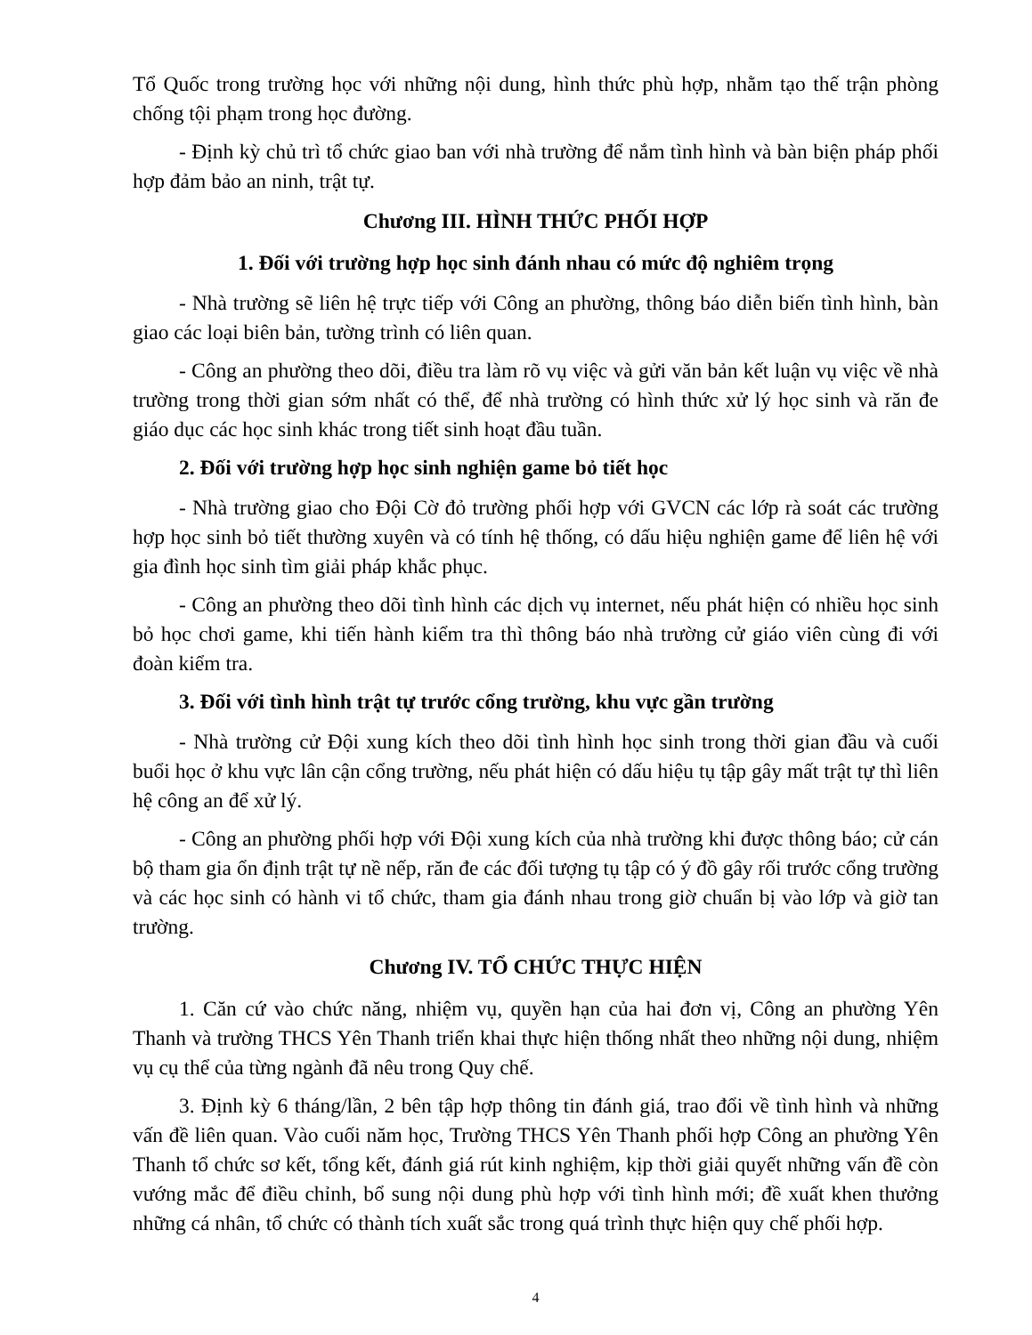Tổ Quốc trong trường học với những nội dung, hình thức phù hợp, nhằm tạo thế trận phòng chống tội phạm trong học đường.
- Định kỳ chủ trì tổ chức giao ban với nhà trường để nắm tình hình và bàn biện pháp phối hợp đảm bảo an ninh, trật tự.
Chương III. HÌNH THỨC PHỐI HỢP
1. Đối với trường hợp học sinh đánh nhau có mức độ nghiêm trọng
- Nhà trường sẽ liên hệ trực tiếp với Công an phường, thông báo diễn biến tình hình, bàn giao các loại biên bản, tường trình có liên quan.
- Công an phường theo dõi, điều tra làm rõ vụ việc và gửi văn bản kết luận vụ việc về nhà trường trong thời gian sớm nhất có thể, để nhà trường có hình thức xử lý học sinh và răn đe giáo dục các học sinh khác trong tiết sinh hoạt đầu tuần.
2. Đối với trường hợp học sinh nghiện game bỏ tiết học
- Nhà trường giao cho Đội Cờ đỏ trường phối hợp với GVCN các lớp rà soát các trường hợp học sinh bỏ tiết thường xuyên và có tính hệ thống, có dấu hiệu nghiện game để liên hệ với gia đình học sinh tìm giải pháp khắc phục.
- Công an phường theo dõi tình hình các dịch vụ internet, nếu phát hiện có nhiều học sinh bỏ học chơi game, khi tiến hành kiểm tra thì thông báo nhà trường cử giáo viên cùng đi với đoàn kiểm tra.
3. Đối với tình hình trật tự trước cổng trường, khu vực gần trường
- Nhà trường cử Đội xung kích theo dõi tình hình học sinh trong thời gian đầu và cuối buổi học ở khu vực lân cận cổng trường, nếu phát hiện có dấu hiệu tụ tập gây mất trật tự thì liên hệ công an để xử lý.
- Công an phường phối hợp với Đội xung kích của nhà trường khi được thông báo; cử cán bộ tham gia ổn định trật tự nề nếp, răn đe các đối tượng tụ tập có ý đồ gây rối trước cổng trường và các học sinh có hành vi tổ chức, tham gia đánh nhau trong giờ chuẩn bị vào lớp và giờ tan trường.
Chương IV. TỔ CHỨC THỰC HIỆN
1. Căn cứ vào chức năng, nhiệm vụ, quyền hạn của hai đơn vị, Công an phường Yên Thanh và trường THCS Yên Thanh triển khai thực hiện thống nhất theo những nội dung, nhiệm vụ cụ thể của từng ngành đã nêu trong Quy chế.
3. Định kỳ 6 tháng/lần, 2 bên tập hợp thông tin đánh giá, trao đổi về tình hình và những vấn đề liên quan. Vào cuối năm học, Trường THCS Yên Thanh phối hợp Công an phường Yên Thanh tổ chức sơ kết, tổng kết, đánh giá rút kinh nghiệm, kịp thời giải quyết những vấn đề còn vướng mắc để điều chỉnh, bổ sung nội dung phù hợp với tình hình mới; đề xuất khen thưởng những cá nhân, tổ chức có thành tích xuất sắc trong quá trình thực hiện quy chế phối hợp.
4